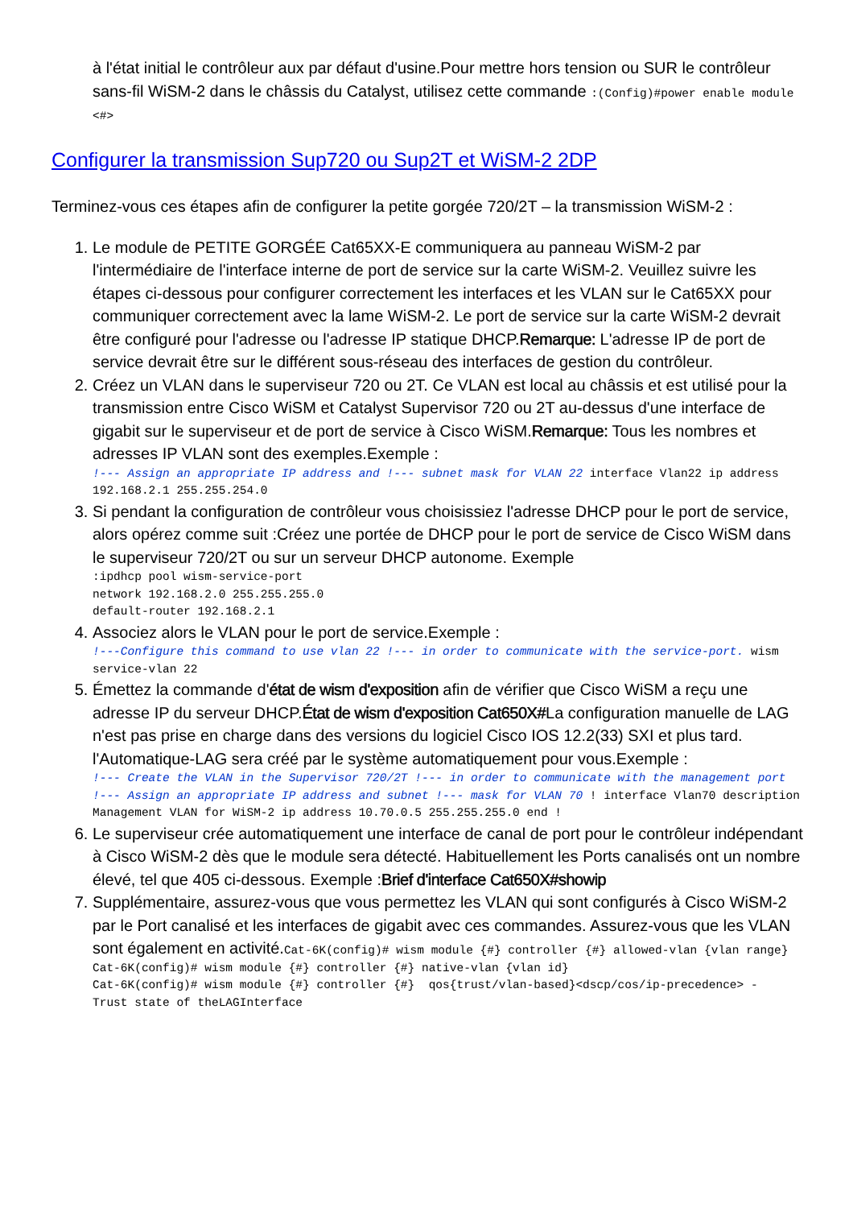à l'état initial le contrôleur aux par défaut d'usine.Pour mettre hors tension ou SUR le contrôleur sans-fil WiSM-2 dans le châssis du Catalyst, utilisez cette commande :(Config)#power enable module <#>
Configurer la transmission Sup720 ou Sup2T et WiSM-2 2DP
Terminez-vous ces étapes afin de configurer la petite gorgée 720/2T – la transmission WiSM-2 :
1. Le module de PETITE GORGÉE Cat65XX-E communiquera au panneau WiSM-2 par l'intermédiaire de l'interface interne de port de service sur la carte WiSM-2. Veuillez suivre les étapes ci-dessous pour configurer correctement les interfaces et les VLAN sur le Cat65XX pour communiquer correctement avec la lame WiSM-2. Le port de service sur la carte WiSM-2 devrait être configuré pour l'adresse ou l'adresse IP statique DHCP.Remarque: L'adresse IP de port de service devrait être sur le différent sous-réseau des interfaces de gestion du contrôleur.
2. Créez un VLAN dans le superviseur 720 ou 2T. Ce VLAN est local au châssis et est utilisé pour la transmission entre Cisco WiSM et Catalyst Supervisor 720 ou 2T au-dessus d'une interface de gigabit sur le superviseur et de port de service à Cisco WiSM.Remarque: Tous les nombres et adresses IP VLAN sont des exemples.Exemple :
!--- Assign an appropriate IP address and !--- subnet mask for VLAN 22 interface Vlan22 ip address 192.168.2.1 255.255.254.0
3. Si pendant la configuration de contrôleur vous choisissiez l'adresse DHCP pour le port de service, alors opérez comme suit :Créez une portée de DHCP pour le port de service de Cisco WiSM dans le superviseur 720/2T ou sur un serveur DHCP autonome. Exemple
:ipdhcp pool wism-service-port
network 192.168.2.0 255.255.255.0
default-router 192.168.2.1
4. Associez alors le VLAN pour le port de service.Exemple :
!---Configure this command to use vlan 22 !--- in order to communicate with the service-port. wism service-vlan 22
5. Émettez la commande d'état de wism d'exposition afin de vérifier que Cisco WiSM a reçu une adresse IP du serveur DHCP.État de wism d'exposition Cat650X#La configuration manuelle de LAG n'est pas prise en charge dans des versions du logiciel Cisco IOS 12.2(33) SXI et plus tard. l'Automatique-LAG sera créé par le système automatiquement pour vous.Exemple :
!--- Create the VLAN in the Supervisor 720/2T !--- in order to communicate with the management port !--- Assign an appropriate IP address and subnet !--- mask for VLAN 70 ! interface Vlan70 description Management VLAN for WiSM-2 ip address 10.70.0.5 255.255.255.0 end !
6. Le superviseur crée automatiquement une interface de canal de port pour le contrôleur indépendant à Cisco WiSM-2 dès que le module sera détecté. Habituellement les Ports canalisés ont un nombre élevé, tel que 405 ci-dessous. Exemple :Brief d'interface Cat650X#showip
7. Supplémentaire, assurez-vous que vous permettez les VLAN qui sont configurés à Cisco WiSM-2 par le Port canalisé et les interfaces de gigabit avec ces commandes. Assurez-vous que les VLAN sont également en activité.Cat-6K(config)# wism module {#} controller {#} allowed-vlan {vlan range}
Cat-6K(config)# wism module {#} controller {#} native-vlan {vlan id}
Cat-6K(config)# wism module {#} controller {#}  qos{trust/vlan-based}<dscp/cos/ip-precedence> -
Trust state of theLAGInterface